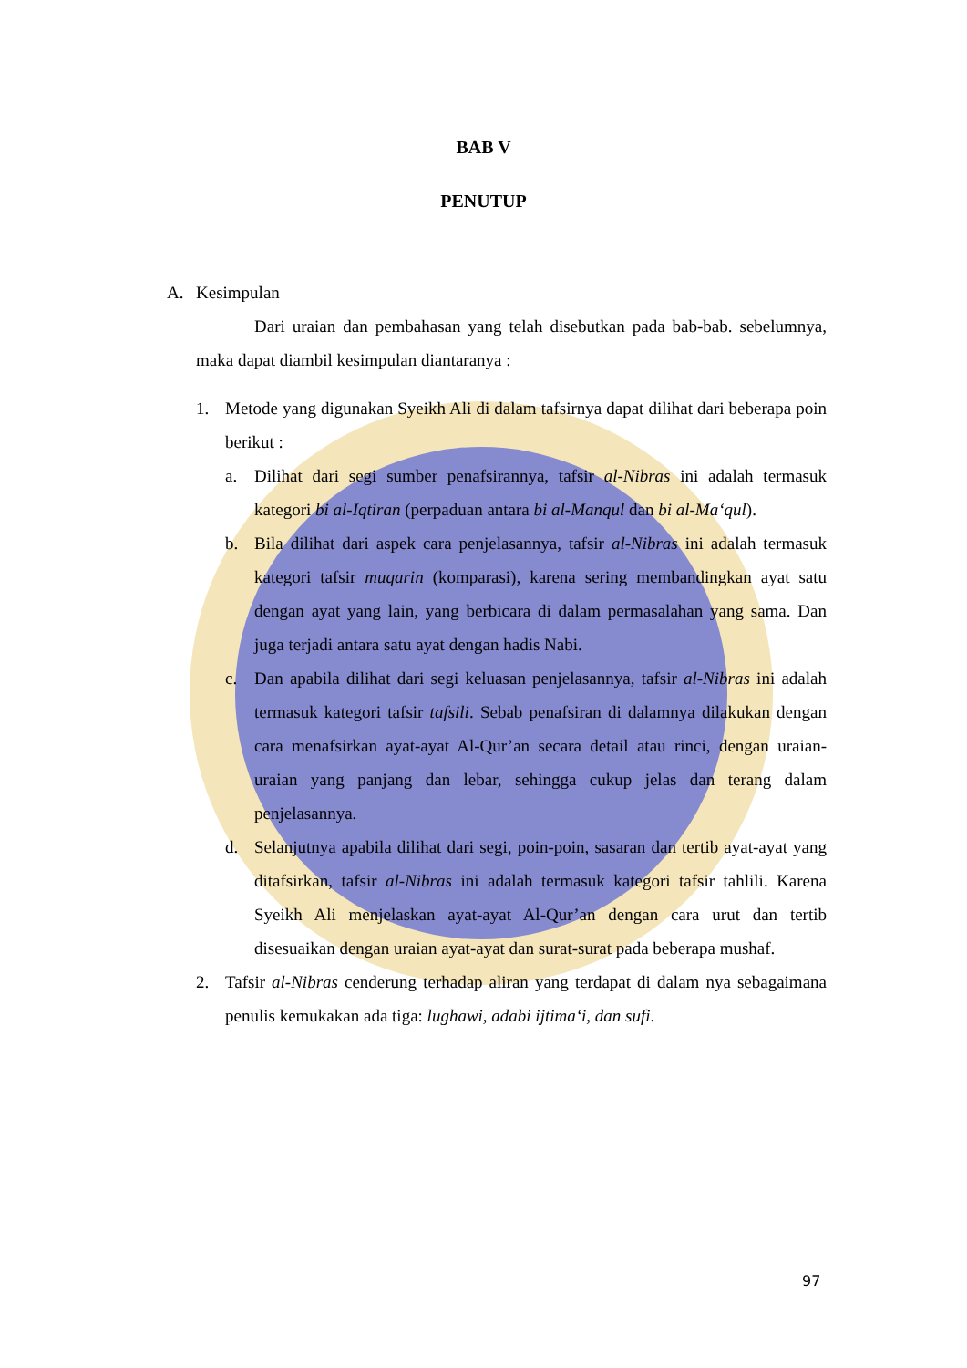BAB V
PENUTUP
A. Kesimpulan
Dari uraian dan pembahasan yang telah disebutkan pada bab-bab. sebelumnya, maka dapat diambil kesimpulan diantaranya :
1. Metode yang digunakan Syeikh Ali di dalam tafsirnya dapat dilihat dari beberapa poin berikut :
a. Dilihat dari segi sumber penafsirannya, tafsir al-Nibras ini adalah termasuk kategori bi al-Iqtiran (perpaduan antara bi al-Manqul dan bi al-Ma‘qul).
b. Bila dilihat dari aspek cara penjelasannya, tafsir al-Nibras ini adalah termasuk kategori tafsir muqarin (komparasi), karena sering membandingkan ayat satu dengan ayat yang lain, yang berbicara di dalam permasalahan yang sama. Dan juga terjadi antara satu ayat dengan hadis Nabi.
c. Dan apabila dilihat dari segi keluasan penjelasannya, tafsir al-Nibras ini adalah termasuk kategori tafsir tafsili. Sebab penafsiran di dalamnya dilakukan dengan cara menafsirkan ayat-ayat Al-Qur’an secara detail atau rinci, dengan uraian-uraian yang panjang dan lebar, sehingga cukup jelas dan terang dalam penjelasannya.
d. Selanjutnya apabila dilihat dari segi, poin-poin, sasaran dan tertib ayat-ayat yang ditafsirkan, tafsir al-Nibras ini adalah termasuk kategori tafsir tahlili. Karena Syeikh Ali menjelaskan ayat-ayat Al-Qur’an dengan cara urut dan tertib disesuaikan dengan uraian ayat-ayat dan surat-surat pada beberapa mushaf.
2. Tafsir al-Nibras cenderung terhadap aliran yang terdapat di dalam nya sebagaimana penulis kemukakan ada tiga: lughawi, adabi ijtima‘i, dan sufi.
97